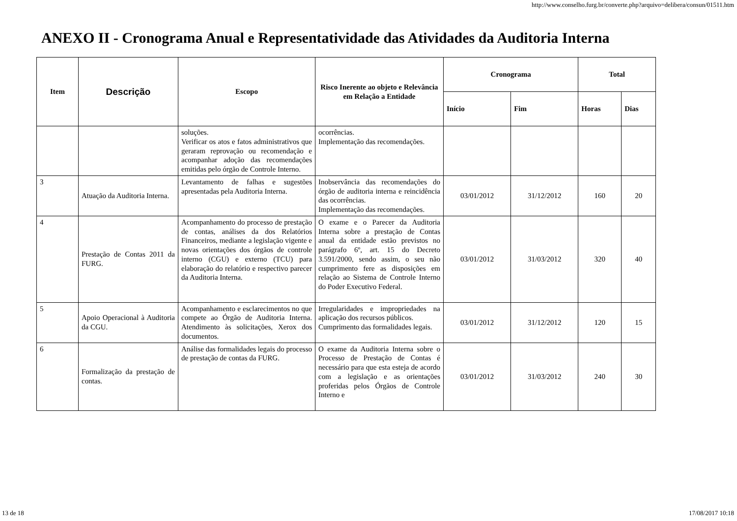http://www.conselho.furg.br/converte.php?arquivo=delibera/consun/01511.htm
ANEXO II - Cronograma Anual e Representatividade das Atividades da Auditoria Interna
| Item | Descrição | Escopo | Risco Inerente ao objeto e Relevância em Relação a Entidade | Cronograma | | Total | |
| --- | --- | --- | --- | --- | --- | --- | --- |
| | | | | Início | Fim | Horas | Dias |
| | | soluções. Verificar os atos e fatos administrativos que geraram reprovação ou recomendação e acompanhar adoção das recomendações emitidas pelo órgão de Controle Interno. | ocorrências. Implementação das recomendações. | | | | |
| 3 | Atuação da Auditoria Interna. | Levantamento de falhas e sugestões apresentadas pela Auditoria Interna. | Inobservância das recomendações do órgão de auditoria interna e reincidência das ocorrências. Implementação das recomendações. | 03/01/2012 | 31/12/2012 | 160 | 20 |
| 4 | Prestação de Contas 2011 da FURG. | Acompanhamento do processo de prestação de contas, análises da dos Relatórios Financeiros, mediante a legislação vigente e novas orientações dos órgãos de controle interno (CGU) e externo (TCU) para elaboração do relatório e respectivo parecer da Auditoria Interna. | O exame e o Parecer da Auditoria Interna sobre a prestação de Contas anual da entidade estão previstos no parágrafo 6º, art. 15 do Decreto 3.591/2000, sendo assim, o seu não cumprimento fere as disposições em relação ao Sistema de Controle Interno do Poder Executivo Federal. | 03/01/2012 | 31/03/2012 | 320 | 40 |
| 5 | Apoio Operacional à Auditoria da CGU. | Acompanhamento e esclarecimentos no que compete ao Órgão de Auditoria Interna. Atendimento às solicitações, Xerox dos documentos. | Irregularidades e impropriedades na aplicação dos recursos públicos. Cumprimento das formalidades legais. | 03/01/2012 | 31/12/2012 | 120 | 15 |
| 6 | Formalização da prestação de contas. | Análise das formalidades legais do processo de prestação de contas da FURG. | O exame da Auditoria Interna sobre o Processo de Prestação de Contas é necessário para que esta esteja de acordo com a legislação e as orientações proferidas pelos Órgãos de Controle Interno e | 03/01/2012 | 31/03/2012 | 240 | 30 |
13 de 18 17/08/2017 10:18